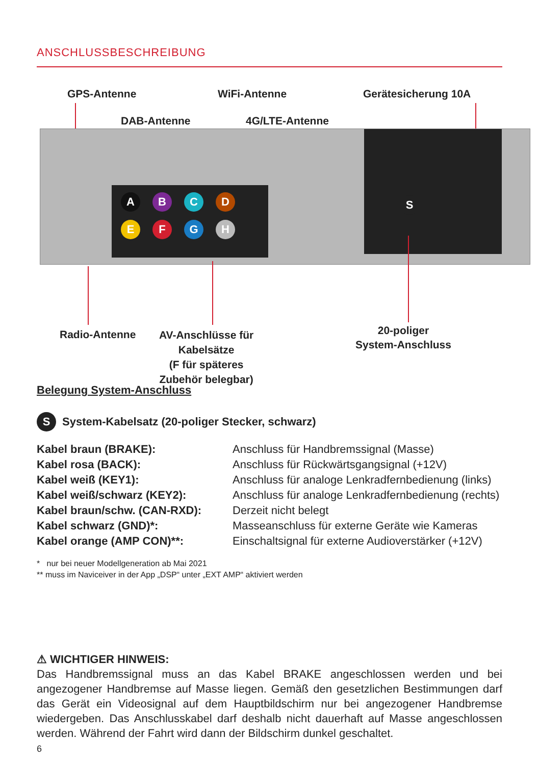ANSCHLUSSBESCHREIBUNG
GPS-Antenne WiFi-Antenne Gerätesicherung 10A
DAB-Antenne 4G/LTE-Antenne
ABCD
EFGH
S
Radio-Antenne
AV-Anschlüsse für
Kabelsätze
(F für späteres
Zubehör belegbar)
20-poliger
System-Anschluss
Belegung System-Anschluss
S System-Kabelsatz (20-poliger Stecker, schwarz)
| Kabel braun (BRAKE): | Anschluss für Handbremssignal (Masse) |
| Kabel rosa (BACK): | Anschluss für Rückwärtsgangsignal (+12V) |
| Kabel weiß (KEY1): | Anschluss für analoge Lenkradfernbedienung (links) |
| Kabel weiß/schwarz (KEY2): | Anschluss für analoge Lenkradfernbedienung (rechts) |
| Kabel braun/schw. (CAN-RXD): | Derzeit nicht belegt |
| Kabel schwarz (GND)*: | Masseanschluss für externe Geräte wie Kameras |
| Kabel orange (AMP CON)**: | Einschaltsignal für externe Audioverstärker (+12V) |
* nur bei neuer Modellgeneration ab Mai 2021
** muss im Naviceiver in der App „DSP“ unter „EXT AMP“ aktiviert werden
⚠ WICHTIGER HINWEIS:
Das Handbremssignal muss an das Kabel BRAKE angeschlossen werden und bei angezogener Handbremse auf Masse liegen. Gemäß den gesetzlichen Bestimmungen darf das Gerät ein Videosignal auf dem Hauptbildschirm nur bei angezogener Handbremse wiedergeben. Das Anschlusskabel darf deshalb nicht dauerhaft auf Masse angeschlossen werden. Während der Fahrt wird dann der Bildschirm dunkel geschaltet.
6